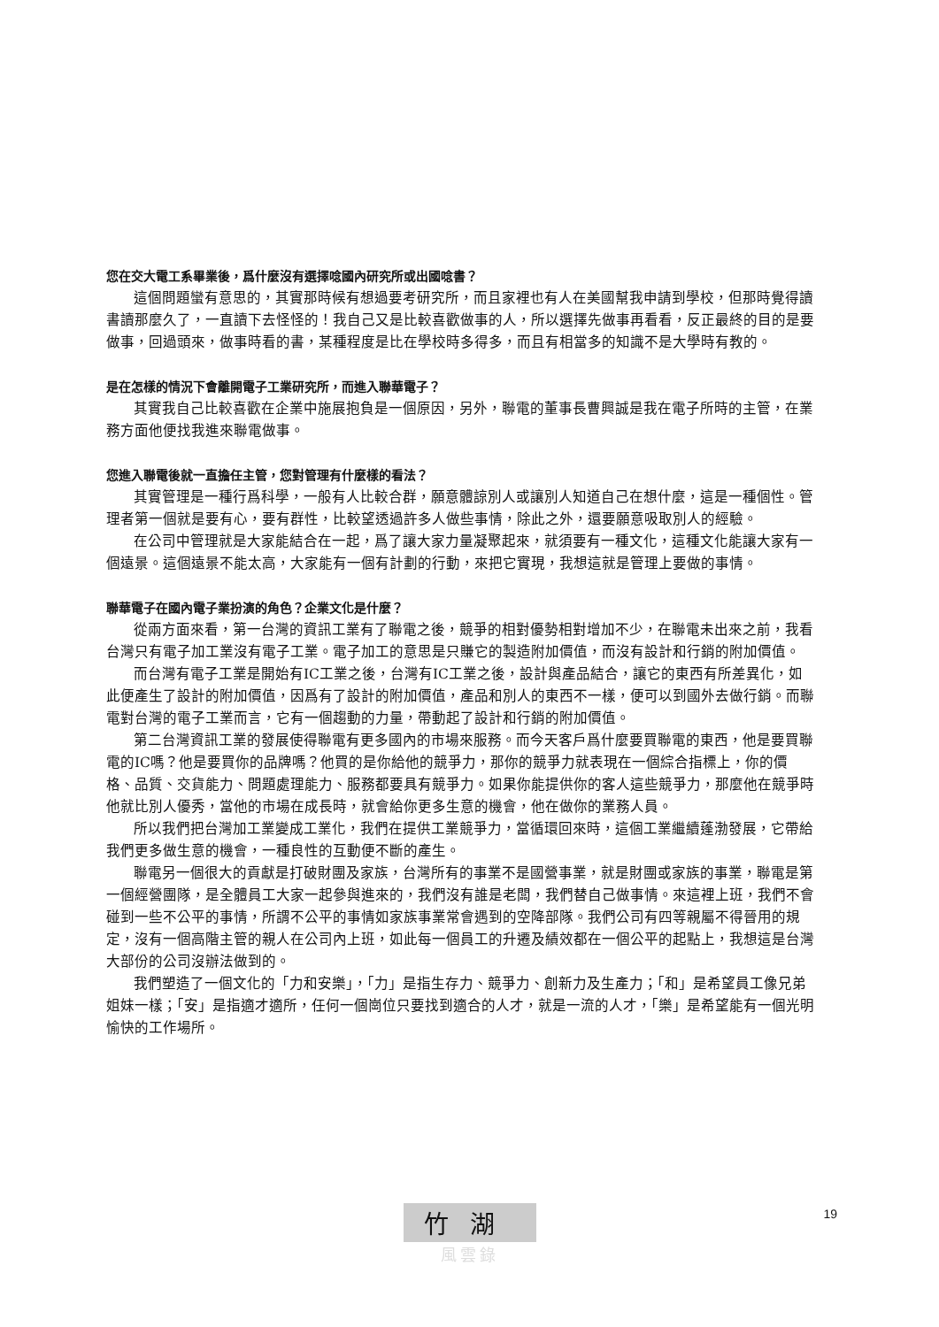您在交大電工系畢業後，爲什麼沒有選擇唸國內研究所或出國唸書？
這個問題蠻有意思的，其實那時候有想過要考研究所，而且家裡也有人在美國幫我申請到學校，但那時覺得讀書讀那麼久了，一直讀下去怪怪的！我自己又是比較喜歡做事的人，所以選擇先做事再看看，反正最終的目的是要做事，回過頭來，做事時看的書，某種程度是比在學校時多得多，而且有相當多的知識不是大學時有教的。
是在怎樣的情況下會離開電子工業研究所，而進入聯華電子？
其實我自己比較喜歡在企業中施展抱負是一個原因，另外，聯電的董事長曹興誠是我在電子所時的主管，在業務方面他便找我進來聯電做事。
您進入聯電後就一直擔任主管，您對管理有什麼樣的看法？
其實管理是一種行爲科學，一般有人比較合群，願意體諒別人或讓別人知道自己在想什麼，這是一種個性。管理者第一個就是要有心，要有群性，比較望透過許多人做些事情，除此之外，還要願意吸取別人的經驗。
在公司中管理就是大家能結合在一起，爲了讓大家力量凝聚起來，就須要有一種文化，這種文化能讓大家有一個遠景。這個遠景不能太高，大家能有一個有計劃的行動，來把它實現，我想這就是管理上要做的事情。
聯華電子在國內電子業扮演的角色？企業文化是什麼？
從兩方面來看，第一台灣的資訊工業有了聯電之後，競爭的相對優勢相對增加不少，在聯電未出來之前，我看台灣只有電子加工業沒有電子工業。電子加工的意思是只賺它的製造附加價值，而沒有設計和行銷的附加價值。
而台灣有電子工業是開始有IC工業之後，台灣有IC工業之後，設計與產品結合，讓它的東西有所差異化，如此便產生了設計的附加價值，因爲有了設計的附加價值，產品和別人的東西不一樣，便可以到國外去做行銷。而聯電對台灣的電子工業而言，它有一個趨動的力量，帶動起了設計和行銷的附加價值。
第二台灣資訊工業的發展使得聯電有更多國內的市場來服務。而今天客戶爲什麼要買聯電的東西，他是要買聯電的IC嗎？他是要買你的品牌嗎？他買的是你給他的競爭力，那你的競爭力就表現在一個綜合指標上，你的價格、品質、交貨能力、問題處理能力、服務都要具有競爭力。如果你能提供你的客人這些競爭力，那麼他在競爭時他就比別人優秀，當他的市場在成長時，就會給你更多生意的機會，他在做你的業務人員。
所以我們把台灣加工業變成工業化，我們在提供工業競爭力，當循環回來時，這個工業繼續蓬渤發展，它帶給我們更多做生意的機會，一種良性的互動便不斷的產生。
聯電另一個很大的貢獻是打破財團及家族，台灣所有的事業不是國營事業，就是財團或家族的事業，聯電是第一個經營團隊，是全體員工大家一起參與進來的，我們沒有誰是老闆，我們替自己做事情。來這裡上班，我們不會碰到一些不公平的事情，所謂不公平的事情如家族事業常會遇到的空降部隊。我們公司有四等親屬不得晉用的規定，沒有一個高階主管的親人在公司內上班，如此每一個員工的升遷及績效都在一個公平的起點上，我想這是台灣大部份的公司沒辦法做到的。
我們塑造了一個文化的「力和安樂」，「力」是指生存力、競爭力、創新力及生產力；「和」是希望員工像兄弟姐妹一樣；「安」是指適才適所，任何一個崗位只要找到適合的人才，就是一流的人才，「樂」是希望能有一個光明愉快的工作場所。
竹湖
風雲錄
19